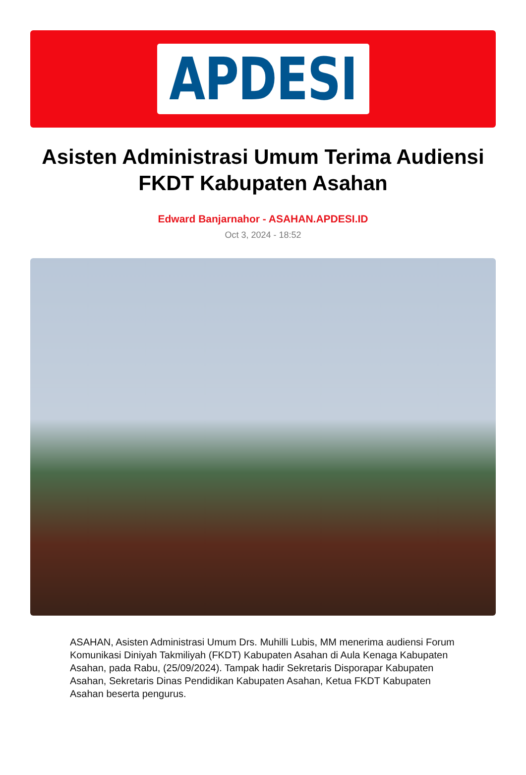APDESI
Asisten Administrasi Umum Terima Audiensi FKDT Kabupaten Asahan
Edward Banjarnahor - ASAHAN.APDESI.ID
Oct 3, 2024 - 18:52
ASAHAN, Asisten Administrasi Umum Drs. Muhilli Lubis, MM menerima audiensi Forum Komunikasi Diniyah Takmiliyah (FKDT) Kabupaten Asahan di Aula Kenaga Kabupaten Asahan, pada Rabu, (25/09/2024). Tampak hadir Sekretaris Disporapar Kabupaten Asahan, Sekretaris Dinas Pendidikan Kabupaten Asahan, Ketua FKDT Kabupaten Asahan beserta pengurus.